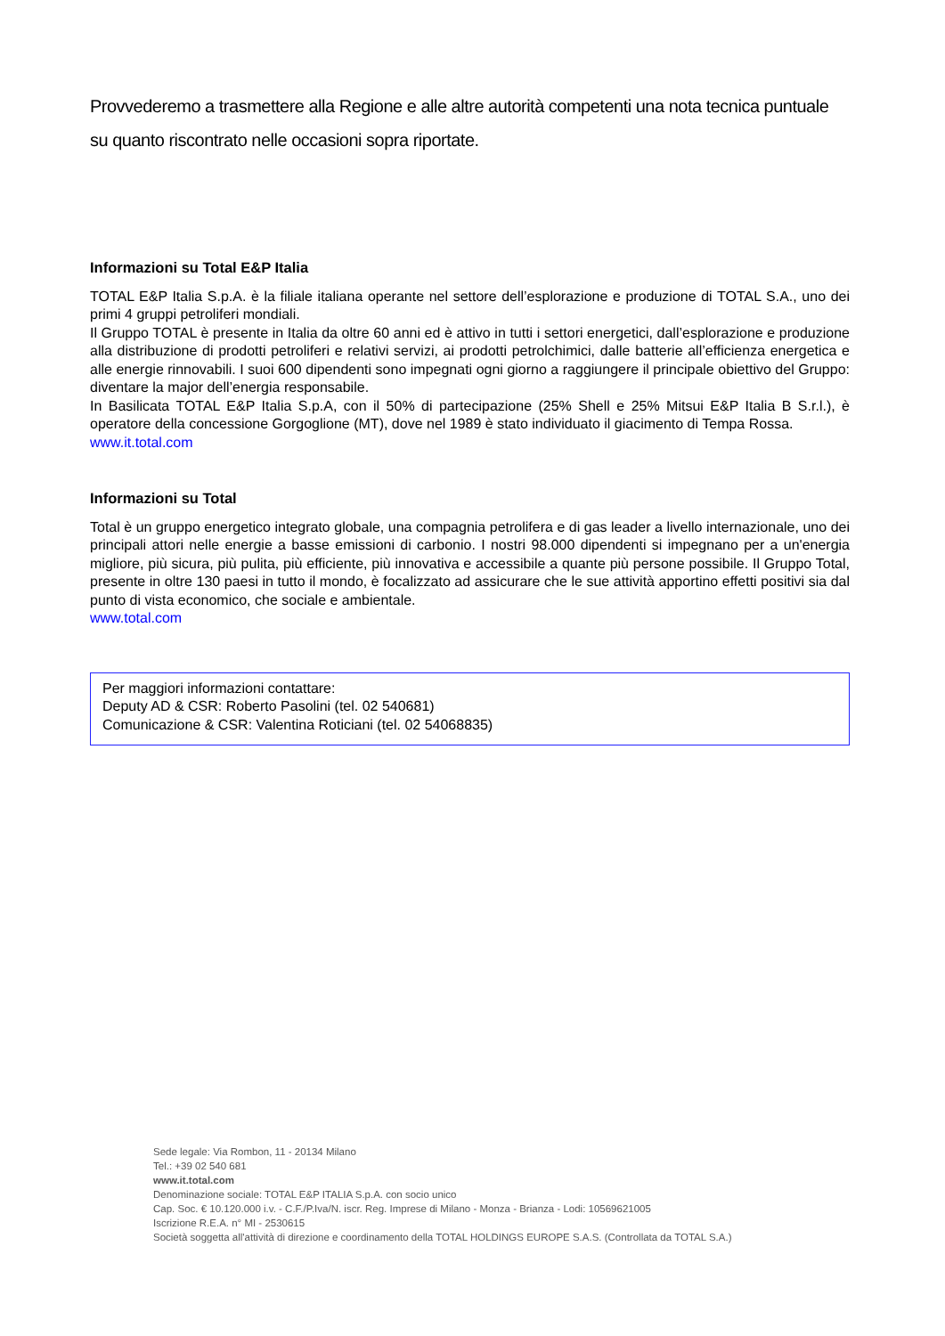Provvederemo a trasmettere alla Regione e alle altre autorità competenti una nota tecnica puntuale su quanto riscontrato nelle occasioni sopra riportate.
Informazioni su Total E&P Italia
TOTAL E&P Italia S.p.A. è la filiale italiana operante nel settore dell’esplorazione e produzione di TOTAL S.A., uno dei primi 4 gruppi petroliferi mondiali.
Il Gruppo TOTAL è presente in Italia da oltre 60 anni ed è attivo in tutti i settori energetici, dall’esplorazione e produzione alla distribuzione di prodotti petroliferi e relativi servizi, ai prodotti petrolchimici, dalle batterie all’efficienza energetica e alle energie rinnovabili. I suoi 600 dipendenti sono impegnati ogni giorno a raggiungere il principale obiettivo del Gruppo: diventare la major dell’energia responsabile.
In Basilicata TOTAL E&P Italia S.p.A, con il 50% di partecipazione (25% Shell e 25% Mitsui E&P Italia B S.r.l.), è operatore della concessione Gorgoglione (MT), dove nel 1989 è stato individuato il giacimento di Tempa Rossa.
www.it.total.com
Informazioni su Total
Total è un gruppo energetico integrato globale, una compagnia petrolifera e di gas leader a livello internazionale, uno dei principali attori nelle energie a basse emissioni di carbonio. I nostri 98.000 dipendenti si impegnano per a un'energia migliore, più sicura, più pulita, più efficiente, più innovativa e accessibile a quante più persone possibile. Il Gruppo Total, presente in oltre 130 paesi in tutto il mondo, è focalizzato ad assicurare che le sue attività apportino effetti positivi sia dal punto di vista economico, che sociale e ambientale.
www.total.com
Per maggiori informazioni contattare:
Deputy AD & CSR: Roberto Pasolini (tel. 02 540681)
Comunicazione & CSR: Valentina Roticiani (tel. 02 54068835)
Sede legale: Via Rombon, 11 - 20134 Milano
Tel.: +39 02 540 681
www.it.total.com
Denominazione sociale: TOTAL E&P ITALIA S.p.A. con socio unico
Cap. Soc. € 10.120.000 i.v. - C.F./P.Iva/N. iscr. Reg. Imprese di Milano - Monza - Brianza - Lodi: 10569621005
Iscrizione R.E.A. n° MI - 2530615
Società soggetta all'attività di direzione e coordinamento della TOTAL HOLDINGS EUROPE S.A.S. (Controllata da TOTAL S.A.)